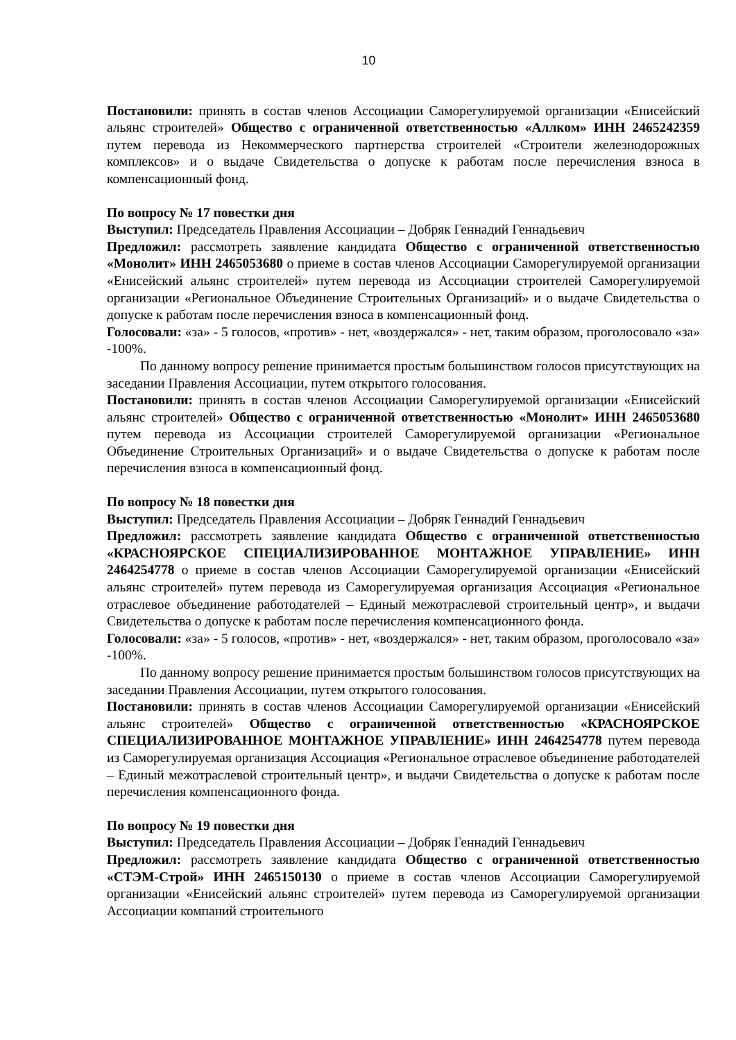10
Постановили: принять в состав членов Ассоциации Саморегулируемой организации «Енисейский альянс строителей» Общество с ограниченной ответственностью «Аллком» ИНН 2465242359 путем перевода из Некоммерческого партнерства строителей «Строители железнодорожных комплексов» и о выдаче Свидетельства о допуске к работам после перечисления взноса в компенсационный фонд.
По вопросу № 17 повестки дня
Выступил: Председатель Правления Ассоциации – Добряк Геннадий Геннадьевич
Предложил: рассмотреть заявление кандидата Общество с ограниченной ответственностью «Монолит» ИНН 2465053680 о приеме в состав членов Ассоциации Саморегулируемой организации «Енисейский альянс строителей» путем перевода из Ассоциации строителей Саморегулируемой организации «Региональное Объединение Строительных Организаций» и о выдаче Свидетельства о допуске к работам после перечисления взноса в компенсационный фонд.
Голосовали: «за» - 5 голосов, «против» - нет, «воздержался» - нет, таким образом, проголосовало «за» -100%.
По данному вопросу решение принимается простым большинством голосов присутствующих на заседании Правления Ассоциации, путем открытого голосования.
Постановили: принять в состав членов Ассоциации Саморегулируемой организации «Енисейский альянс строителей» Общество с ограниченной ответственностью «Монолит» ИНН 2465053680 путем перевода из Ассоциации строителей Саморегулируемой организации «Региональное Объединение Строительных Организаций» и о выдаче Свидетельства о допуске к работам после перечисления взноса в компенсационный фонд.
По вопросу № 18 повестки дня
Выступил: Председатель Правления Ассоциации – Добряк Геннадий Геннадьевич
Предложил: рассмотреть заявление кандидата Общество с ограниченной ответственностью «КРАСНОЯРСКОЕ СПЕЦИАЛИЗИРОВАННОЕ МОНТАЖНОЕ УПРАВЛЕНИЕ» ИНН 2464254778 о приеме в состав членов Ассоциации Саморегулируемой организации «Енисейский альянс строителей» путем перевода из Саморегулируемая организация Ассоциация «Региональное отраслевое объединение работодателей – Единый межотраслевой строительный центр», и выдачи Свидетельства о допуске к работам после перечисления компенсационного фонда.
Голосовали: «за» - 5 голосов, «против» - нет, «воздержался» - нет, таким образом, проголосовало «за» -100%.
По данному вопросу решение принимается простым большинством голосов присутствующих на заседании Правления Ассоциации, путем открытого голосования.
Постановили: принять в состав членов Ассоциации Саморегулируемой организации «Енисейский альянс строителей» Общество с ограниченной ответственностью «КРАСНОЯРСКОЕ СПЕЦИАЛИЗИРОВАННОЕ МОНТАЖНОЕ УПРАВЛЕНИЕ» ИНН 2464254778 путем перевода из Саморегулируемая организация Ассоциация «Региональное отраслевое объединение работодателей – Единый межотраслевой строительный центр», и выдачи Свидетельства о допуске к работам после перечисления компенсационного фонда.
По вопросу № 19 повестки дня
Выступил: Председатель Правления Ассоциации – Добряк Геннадий Геннадьевич
Предложил: рассмотреть заявление кандидата Общество с ограниченной ответственностью «СТЭМ-Строй» ИНН 2465150130 о приеме в состав членов Ассоциации Саморегулируемой организации «Енисейский альянс строителей» путем перевода из Саморегулируемой организации Ассоциации компаний строительного